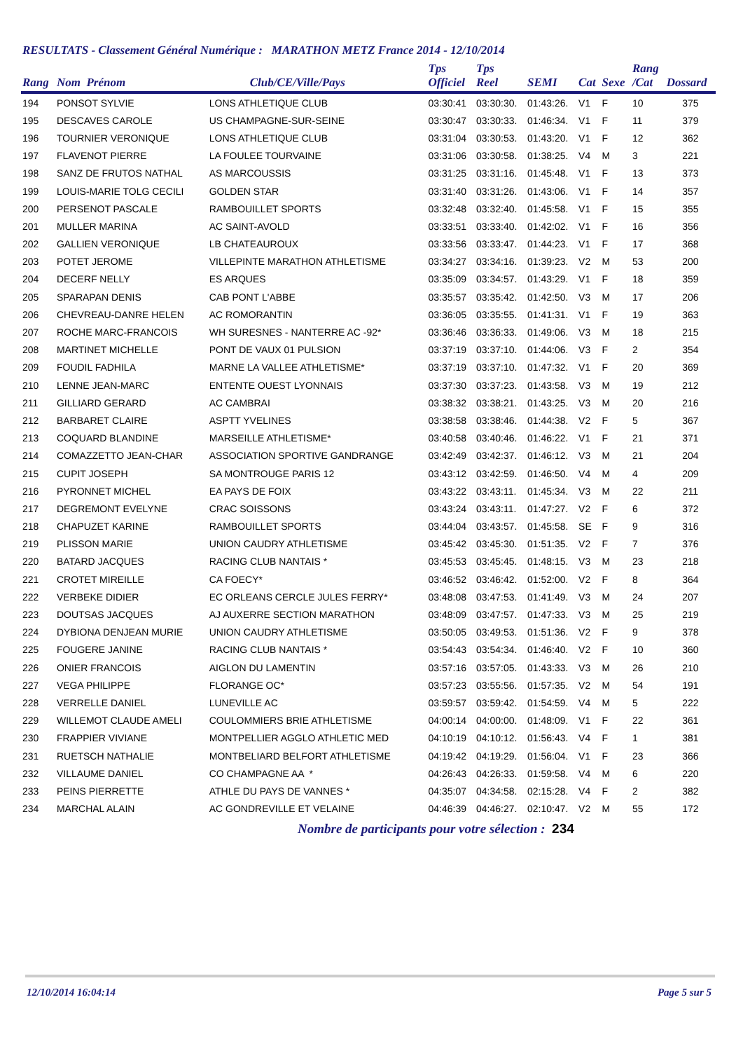RESULTATS - Classement Général Numérique : MARATHON METZ France 2014 - 12/10/2014
| Rang | Nom Prénom | Club/CE/Ville/Pays | Tps Officiel | Tps Reel | SEMI | Cat | Sexe | Rang /Cat | Dossard |
| --- | --- | --- | --- | --- | --- | --- | --- | --- | --- |
| 194 | PONSOT SYLVIE | LONS ATHLETIQUE CLUB | 03:30:41 | 03:30:30. | 01:43:26. | V1 | F | 10 | 375 |
| 195 | DESCAVES CAROLE | US CHAMPAGNE-SUR-SEINE | 03:30:47 | 03:30:33. | 01:46:34. | V1 | F | 11 | 379 |
| 196 | TOURNIER VERONIQUE | LONS ATHLETIQUE CLUB | 03:31:04 | 03:30:53. | 01:43:20. | V1 | F | 12 | 362 |
| 197 | FLAVENOT PIERRE | LA FOULEE TOURVAINE | 03:31:06 | 03:30:58. | 01:38:25. | V4 | M | 3 | 221 |
| 198 | SANZ DE FRUTOS NATHAL | AS MARCOUSSIS | 03:31:25 | 03:31:16. | 01:45:48. | V1 | F | 13 | 373 |
| 199 | LOUIS-MARIE TOLG CECILI | GOLDEN STAR | 03:31:40 | 03:31:26. | 01:43:06. | V1 | F | 14 | 357 |
| 200 | PERSENOT PASCALE | RAMBOUILLET SPORTS | 03:32:48 | 03:32:40. | 01:45:58. | V1 | F | 15 | 355 |
| 201 | MULLER MARINA | AC SAINT-AVOLD | 03:33:51 | 03:33:40. | 01:42:02. | V1 | F | 16 | 356 |
| 202 | GALLIEN VERONIQUE | LB CHATEAUROUX | 03:33:56 | 03:33:47. | 01:44:23. | V1 | F | 17 | 368 |
| 203 | POTET JEROME | VILLEPINTE MARATHON ATHLETISME | 03:34:27 | 03:34:16. | 01:39:23. | V2 | M | 53 | 200 |
| 204 | DECERF NELLY | ES ARQUES | 03:35:09 | 03:34:57. | 01:43:29. | V1 | F | 18 | 359 |
| 205 | SPARAPAN DENIS | CAB PONT L'ABBE | 03:35:57 | 03:35:42. | 01:42:50. | V3 | M | 17 | 206 |
| 206 | CHEVREAU-DANRE HELEN | AC ROMORANTIN | 03:36:05 | 03:35:55. | 01:41:31. | V1 | F | 19 | 363 |
| 207 | ROCHE MARC-FRANCOIS | WH SURESNES - NANTERRE AC -92* | 03:36:46 | 03:36:33. | 01:49:06. | V3 | M | 18 | 215 |
| 208 | MARTINET MICHELLE | PONT DE VAUX 01 PULSION | 03:37:19 | 03:37:10. | 01:44:06. | V3 | F | 2 | 354 |
| 209 | FOUDIL FADHILA | MARNE LA VALLEE ATHLETISME* | 03:37:19 | 03:37:10. | 01:47:32. | V1 | F | 20 | 369 |
| 210 | LENNE JEAN-MARC | ENTENTE OUEST LYONNAIS | 03:37:30 | 03:37:23. | 01:43:58. | V3 | M | 19 | 212 |
| 211 | GILLIARD GERARD | AC CAMBRAI | 03:38:32 | 03:38:21. | 01:43:25. | V3 | M | 20 | 216 |
| 212 | BARBARET CLAIRE | ASPTT YVELINES | 03:38:58 | 03:38:46. | 01:44:38. | V2 | F | 5 | 367 |
| 213 | COQUARD BLANDINE | MARSEILLE ATHLETISME* | 03:40:58 | 03:40:46. | 01:46:22. | V1 | F | 21 | 371 |
| 214 | COMAZZETTO JEAN-CHAR | ASSOCIATION SPORTIVE GANDRANGE | 03:42:49 | 03:42:37. | 01:46:12. | V3 | M | 21 | 204 |
| 215 | CUPIT JOSEPH | SA MONTROUGE PARIS 12 | 03:43:12 | 03:42:59. | 01:46:50. | V4 | M | 4 | 209 |
| 216 | PYRONNET MICHEL | EA PAYS DE FOIX | 03:43:22 | 03:43:11. | 01:45:34. | V3 | M | 22 | 211 |
| 217 | DEGREMONT EVELYNE | CRAC SOISSONS | 03:43:24 | 03:43:11. | 01:47:27. | V2 | F | 6 | 372 |
| 218 | CHAPUZET KARINE | RAMBOUILLET SPORTS | 03:44:04 | 03:43:57. | 01:45:58. | SE | F | 9 | 316 |
| 219 | PLISSON MARIE | UNION CAUDRY ATHLETISME | 03:45:42 | 03:45:30. | 01:51:35. | V2 | F | 7 | 376 |
| 220 | BATARD JACQUES | RACING CLUB NANTAIS * | 03:45:53 | 03:45:45. | 01:48:15. | V3 | M | 23 | 218 |
| 221 | CROTET MIREILLE | CA FOECY* | 03:46:52 | 03:46:42. | 01:52:00. | V2 | F | 8 | 364 |
| 222 | VERBEKE DIDIER | EC ORLEANS CERCLE JULES FERRY* | 03:48:08 | 03:47:53. | 01:41:49. | V3 | M | 24 | 207 |
| 223 | DOUTSAS JACQUES | AJ AUXERRE SECTION MARATHON | 03:48:09 | 03:47:57. | 01:47:33. | V3 | M | 25 | 219 |
| 224 | DYBIONA DENJEAN MURIE | UNION CAUDRY ATHLETISME | 03:50:05 | 03:49:53. | 01:51:36. | V2 | F | 9 | 378 |
| 225 | FOUGERE JANINE | RACING CLUB NANTAIS * | 03:54:43 | 03:54:34. | 01:46:40. | V2 | F | 10 | 360 |
| 226 | ONIER FRANCOIS | AIGLON DU LAMENTIN | 03:57:16 | 03:57:05. | 01:43:33. | V3 | M | 26 | 210 |
| 227 | VEGA PHILIPPE | FLORANGE OC* | 03:57:23 | 03:55:56. | 01:57:35. | V2 | M | 54 | 191 |
| 228 | VERRELLE DANIEL | LUNEVILLE AC | 03:59:57 | 03:59:42. | 01:54:59. | V4 | M | 5 | 222 |
| 229 | WILLEMOT CLAUDE AMELI | COULOMMIERS BRIE ATHLETISME | 04:00:14 | 04:00:00. | 01:48:09. | V1 | F | 22 | 361 |
| 230 | FRAPPIER VIVIANE | MONTPELLIER AGGLO ATHLETIC MED | 04:10:19 | 04:10:12. | 01:56:43. | V4 | F | 1 | 381 |
| 231 | RUETSCH NATHALIE | MONTBELIARD BELFORT ATHLETISME | 04:19:42 | 04:19:29. | 01:56:04. | V1 | F | 23 | 366 |
| 232 | VILLAUME DANIEL | CO CHAMPAGNE AA * | 04:26:43 | 04:26:33. | 01:59:58. | V4 | M | 6 | 220 |
| 233 | PEINS PIERRETTE | ATHLE DU PAYS DE VANNES * | 04:35:07 | 04:34:58. | 02:15:28. | V4 | F | 2 | 382 |
| 234 | MARCHAL ALAIN | AC GONDREVILLE ET VELAINE | 04:46:39 | 04:46:27. | 02:10:47. | V2 | M | 55 | 172 |
Nombre de participants pour votre sélection : 234
12/10/2014 16:04:14 Page 5 sur 5